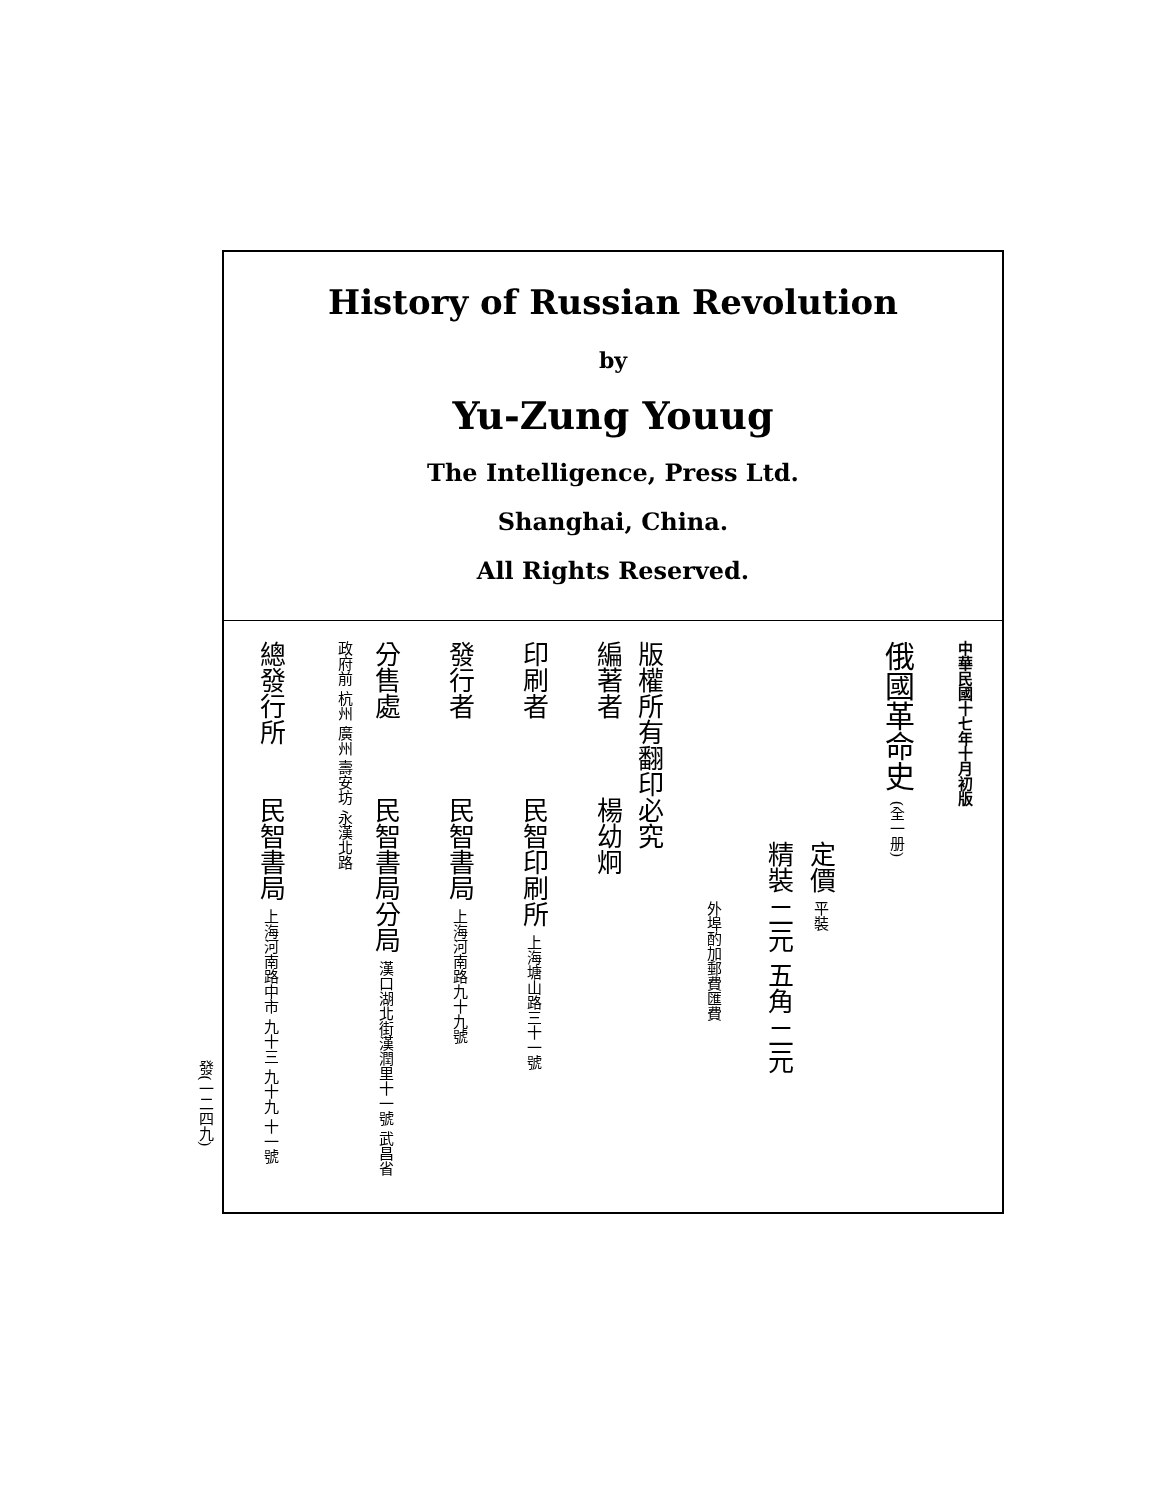History of Russian Revolution
by
Yu-Zung Youug
The Intelligence, Press Ltd.
Shanghai, China.
All Rights Reserved.
中華民國十七年十月初版
俄國革命史 (全一册)
定價 平裝
精裝 二元 五角 二元
外埠酌加郵費匯費
版權所有翻印必究
編著者　　　楊幼炯
印刷者　　　民智印刷所 上海塘山路三十一號
發行者　　　民智書局 上海河南路九十九號
分售處　　　民智書局分局 漢口湖北街漢潤里十一號 武昌省政府前 杭州 廣州 壽安坊 永漢北路
總發行所　　民智書局 上海河南路中市 九十三 九十九 十一號
發(一二四九)